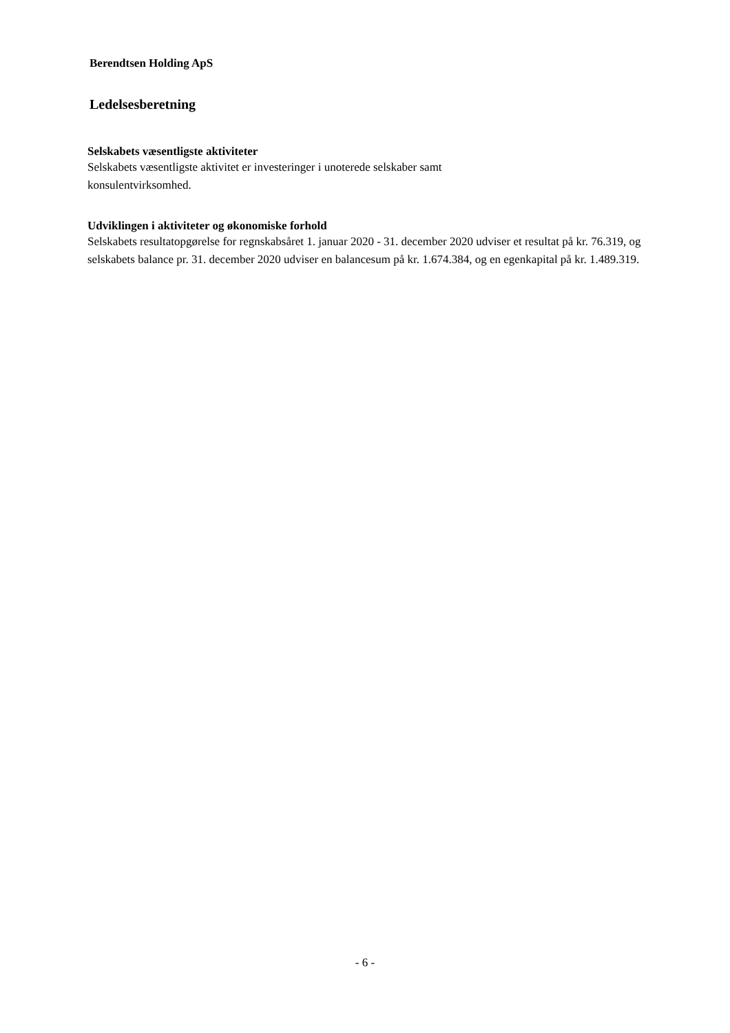Berendtsen Holding ApS
Ledelsesberetning
Selskabets væsentligste aktiviteter
Selskabets væsentligste aktivitet er investeringer i unoterede selskaber samt
konsulentvirksomhed.
Udviklingen i aktiviteter og økonomiske forhold
Selskabets resultatopgørelse for regnskabsåret 1. januar 2020 - 31. december 2020 udviser et resultat på kr. 76.319, og selskabets balance pr. 31. december 2020 udviser en balancesum på kr. 1.674.384, og en egenkapital på kr. 1.489.319.
- 6 -